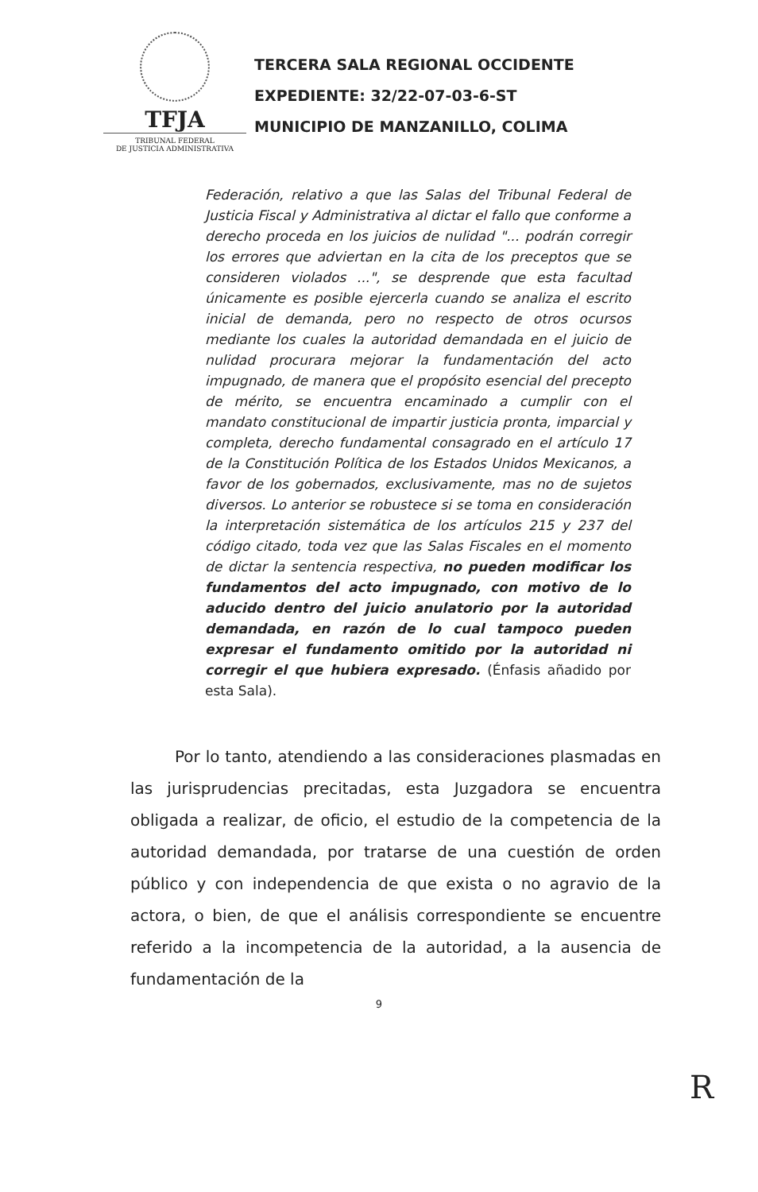TFJA
TRIBUNAL FEDERAL
DE JUSTICIA ADMINISTRATIVA
TERCERA SALA REGIONAL OCCIDENTE
EXPEDIENTE: 32/22-07-03-6-ST
MUNICIPIO DE MANZANILLO, COLIMA
Federación, relativo a que las Salas del Tribunal Federal de Justicia Fiscal y Administrativa al dictar el fallo que conforme a derecho proceda en los juicios de nulidad "... podrán corregir los errores que adviertan en la cita de los preceptos que se consideren violados ...", se desprende que esta facultad únicamente es posible ejercerla cuando se analiza el escrito inicial de demanda, pero no respecto de otros ocursos mediante los cuales la autoridad demandada en el juicio de nulidad procurara mejorar la fundamentación del acto impugnado, de manera que el propósito esencial del precepto de mérito, se encuentra encaminado a cumplir con el mandato constitucional de impartir justicia pronta, imparcial y completa, derecho fundamental consagrado en el artículo 17 de la Constitución Política de los Estados Unidos Mexicanos, a favor de los gobernados, exclusivamente, mas no de sujetos diversos. Lo anterior se robustece si se toma en consideración la interpretación sistemática de los artículos 215 y 237 del código citado, toda vez que las Salas Fiscales en el momento de dictar la sentencia respectiva, no pueden modificar los fundamentos del acto impugnado, con motivo de lo aducido dentro del juicio anulatorio por la autoridad demandada, en razón de lo cual tampoco pueden expresar el fundamento omitido por la autoridad ni corregir el que hubiera expresado. (Énfasis añadido por esta Sala).
Por lo tanto, atendiendo a las consideraciones plasmadas en las jurisprudencias precitadas, esta Juzgadora se encuentra obligada a realizar, de oficio, el estudio de la competencia de la autoridad demandada, por tratarse de una cuestión de orden público y con independencia de que exista o no agravio de la actora, o bien, de que el análisis correspondiente se encuentre referido a la incompetencia de la autoridad, a la ausencia de fundamentación de la
9
R